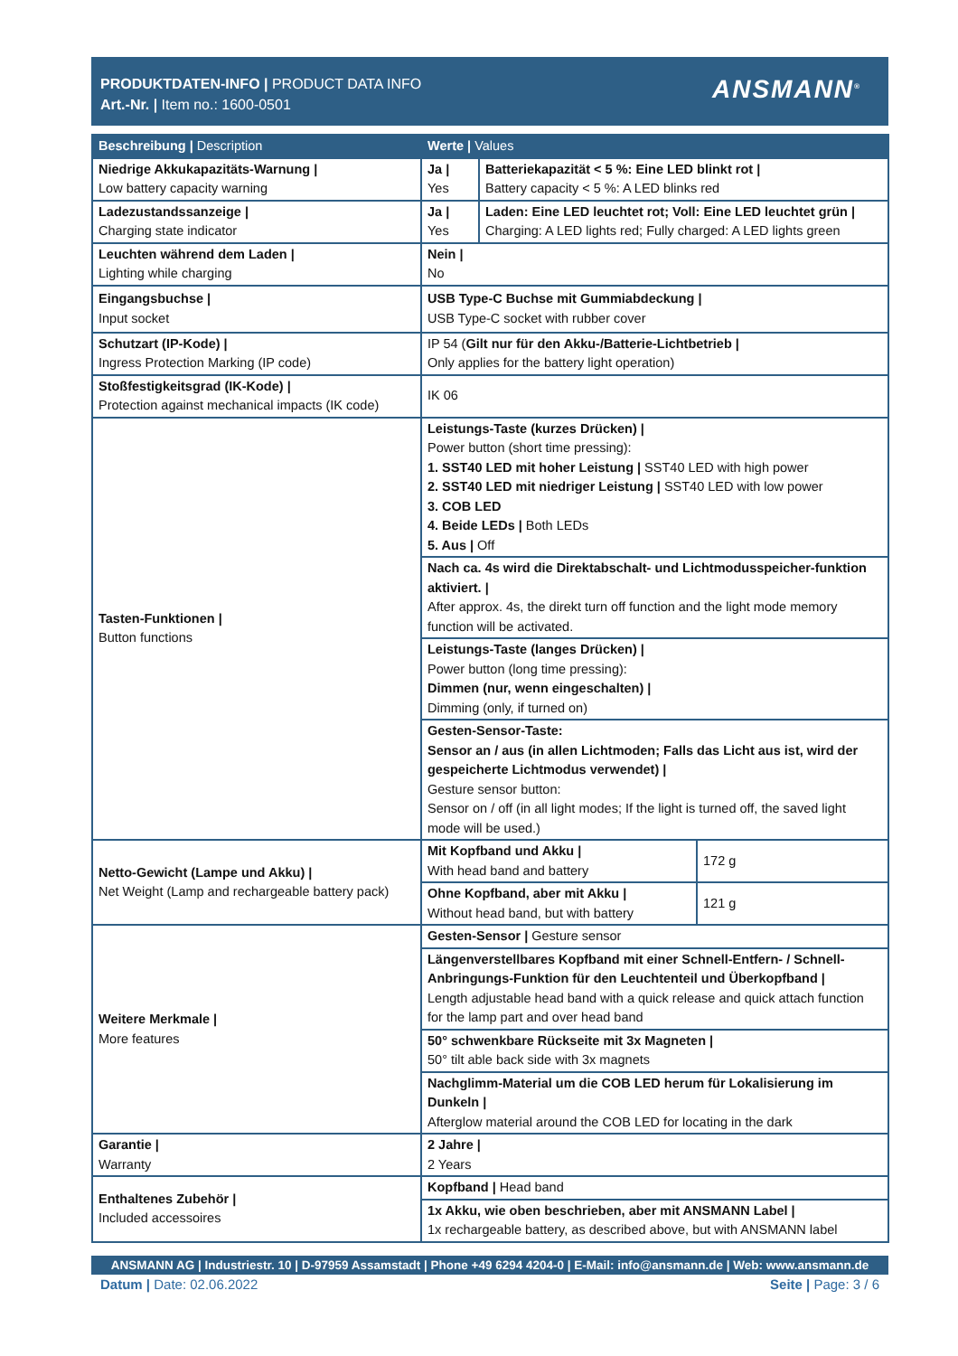PRODUKTDATEN-INFO | PRODUCT DATA INFO
Art.-Nr. | Item no.: 1600-0501
ANSMANN<sup>®</sup>
| Beschreibung / Description | Werte / Values | | |
| --- | --- | --- | --- |
| Niedrige Akkukapazitäts-Warnung / Low battery capacity warning | Ja / Yes | Batteriekapazität < 5 %: Eine LED blinkt rot / Battery capacity < 5 %: A LED blinks red | |
| Ladezustandssanzeige / Charging state indicator | Ja / Yes | Laden: Eine LED leuchtet rot; Voll: Eine LED leuchtet grün / Charging: A LED lights red; Fully charged: A LED lights green | |
| Leuchten während dem Laden / Lighting while charging | Nein / No | | |
| Eingangsbuchse / Input socket | USB Type-C Buchse mit Gummiabdeckung / USB Type-C socket with rubber cover | | |
| Schutzart (IP-Kode) / Ingress Protection Marking (IP code) | IP 54 ( Gilt nur für den Akku-/Batterie-Lichtbetrieb / Only applies for the battery light operation) | | |
| Stoßfestigkeitsgrad (IK-Kode) / Protection against mechanical impacts (IK code) | IK 06 | | |
| Tasten-Funktionen / Button functions | Leistungs-Taste (kurzes Drücken) / Power button (short time pressing): 1. SST40 LED mit hoher Leistung / SST40 LED with high power 2. SST40 LED mit niedriger Leistung / SST40 LED with low power 3. COB LED 4. Beide LEDs / Both LEDs 5. Aus / Off | | |
| | Nach ca. 4s wird die Direktabschalt- und Lichtmodusspeicher-funktion aktiviert. / After approx. 4s, the direkt turn off function and the light mode memory function will be activated. | | |
| | Leistungs-Taste (langes Drücken) / Power button (long time pressing): Dimmen (nur, wenn eingeschalten) / Dimming (only, if turned on) | | |
| | Gesten-Sensor-Taste: Sensor an / aus (in allen Lichtmoden; Falls das Licht aus ist, wird der gespeicherte Lichtmodus verwendet) / Gesture sensor button: Sensor on / off (in all light modes; If the light is turned off, the saved light mode will be used.) | | |
| Netto-Gewicht (Lampe und Akku) / Net Weight (Lamp and rechargeable battery pack) | Mit Kopfband und Akku / With head band and battery | | 172 g |
| | Ohne Kopfband, aber mit Akku / Without head band, but with battery | | 121 g |
| Weitere Merkmale / More features | Gesten-Sensor / Gesture sensor | | |
| | Längenverstellbares Kopfband mit einer Schnell-Entfern- / Schnell-Anbringungs-Funktion für den Leuchtenteil und Überkopfband / Length adjustable head band with a quick release and quick attach function for the lamp part and over head band | | |
| | 50° schwenkbare Rückseite mit 3x Magneten / 50° tilt able back side with 3x magnets | | |
| | Nachglimm-Material um die COB LED herum für Lokalisierung im Dunkeln / Afterglow material around the COB LED for locating in the dark | | |
| Garantie / Warranty | 2 Jahre / 2 Years | | |
| Enthaltenes Zubehör / Included accessoires | Kopfband / Head band | | |
| | 1x Akku, wie oben beschrieben, aber mit ANSMANN Label / 1x rechargeable battery, as described above, but with ANSMANN label | | |
ANSMANN AG | Industriestr. 10 | D-97959 Assamstadt | Phone +49 6294 4204-0 | E-Mail: info@ansmann.de | Web: www.ansmann.de
Datum | Date: 02.06.2022 Seite | Page: 3 / 6